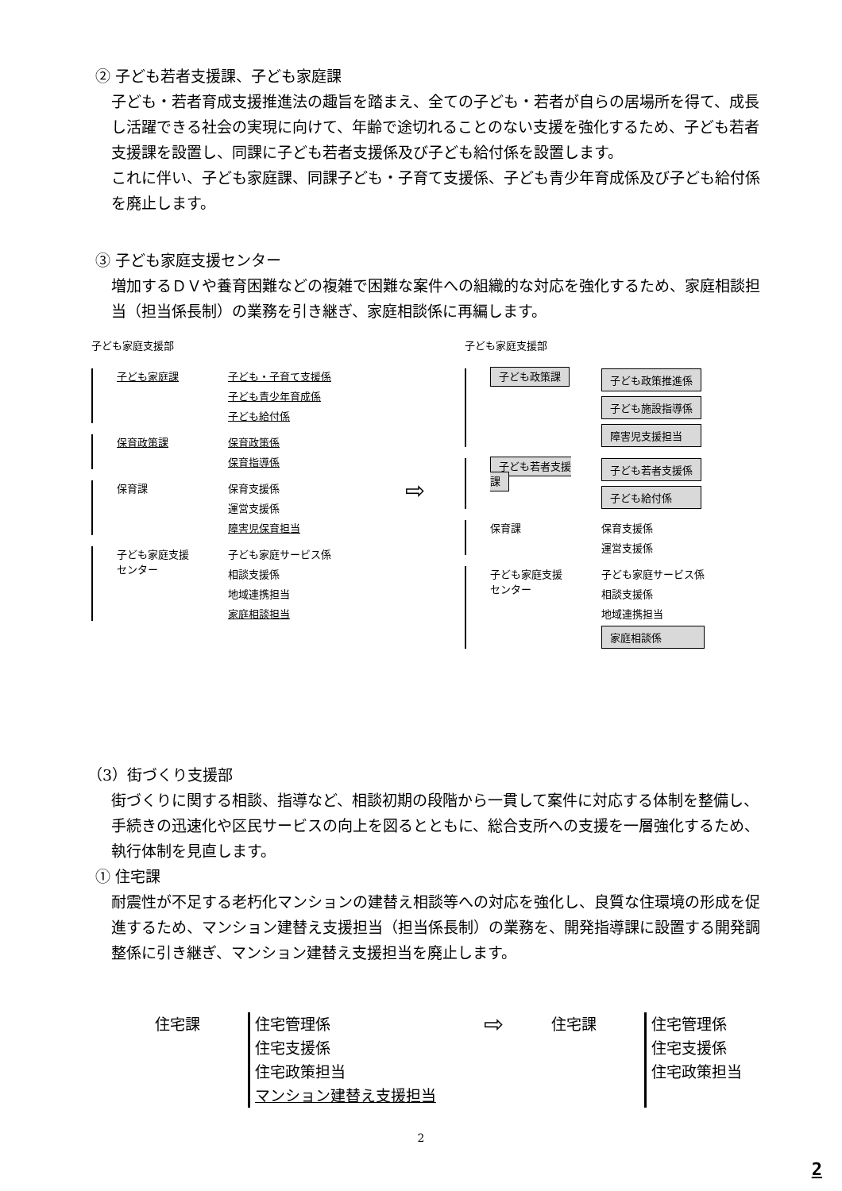② 子ども若者支援課、子ども家庭課
子ども・若者育成支援推進法の趣旨を踏まえ、全ての子ども・若者が自らの居場所を得て、成長し活躍できる社会の実現に向けて、年齢で途切れることのない支援を強化するため、子ども若者支援課を設置し、同課に子ども若者支援係及び子ども給付係を設置します。
これに伴い、子ども家庭課、同課子ども・子育て支援係、子ども青少年育成係及び子ども給付係を廃止します。
③ 子ども家庭支援センター
増加するＤＶや養育困難などの複雑で困難な案件への組織的な対応を強化するため、家庭相談担当（担当係長制）の業務を引き継ぎ、家庭相談係に再編します。
子ども家庭支援部
子ども家庭課 子ども・子育て支援係
子ども青少年育成係
子ども給付係
保育政策課 保育政策係
保育指導係
保育課 保育支援係
運営支援係
障害児保育担当
子ども家庭支援
センター
子ども家庭サービス係
相談支援係
地域連携担当
家庭相談担当
⇨
子ども家庭支援部
子ども政策課 子ども政策推進係
子ども施設指導係
障害児支援担当
子ども若者支援課 子ども若者支援係
子ども給付係
保育課 保育支援係
運営支援係
子ども家庭支援
センター
子ども家庭サービス係
相談支援係
地域連携担当
家庭相談係
（3）街づくり支援部
街づくりに関する相談、指導など、相談初期の段階から一貫して案件に対応する体制を整備し、手続きの迅速化や区民サービスの向上を図るとともに、総合支所への支援を一層強化するため、執行体制を見直します。
① 住宅課
耐震性が不足する老朽化マンションの建替え相談等への対応を強化し、良質な住環境の形成を促進するため、マンション建替え支援担当（担当係長制）の業務を、開発指導課に設置する開発調整係に引き継ぎ、マンション建替え支援担当を廃止します。
住宅課 住宅管理係
住宅支援係
住宅政策担当
マンション建替え支援担当
⇨
住宅課 住宅管理係
住宅支援係
住宅政策担当
2
2